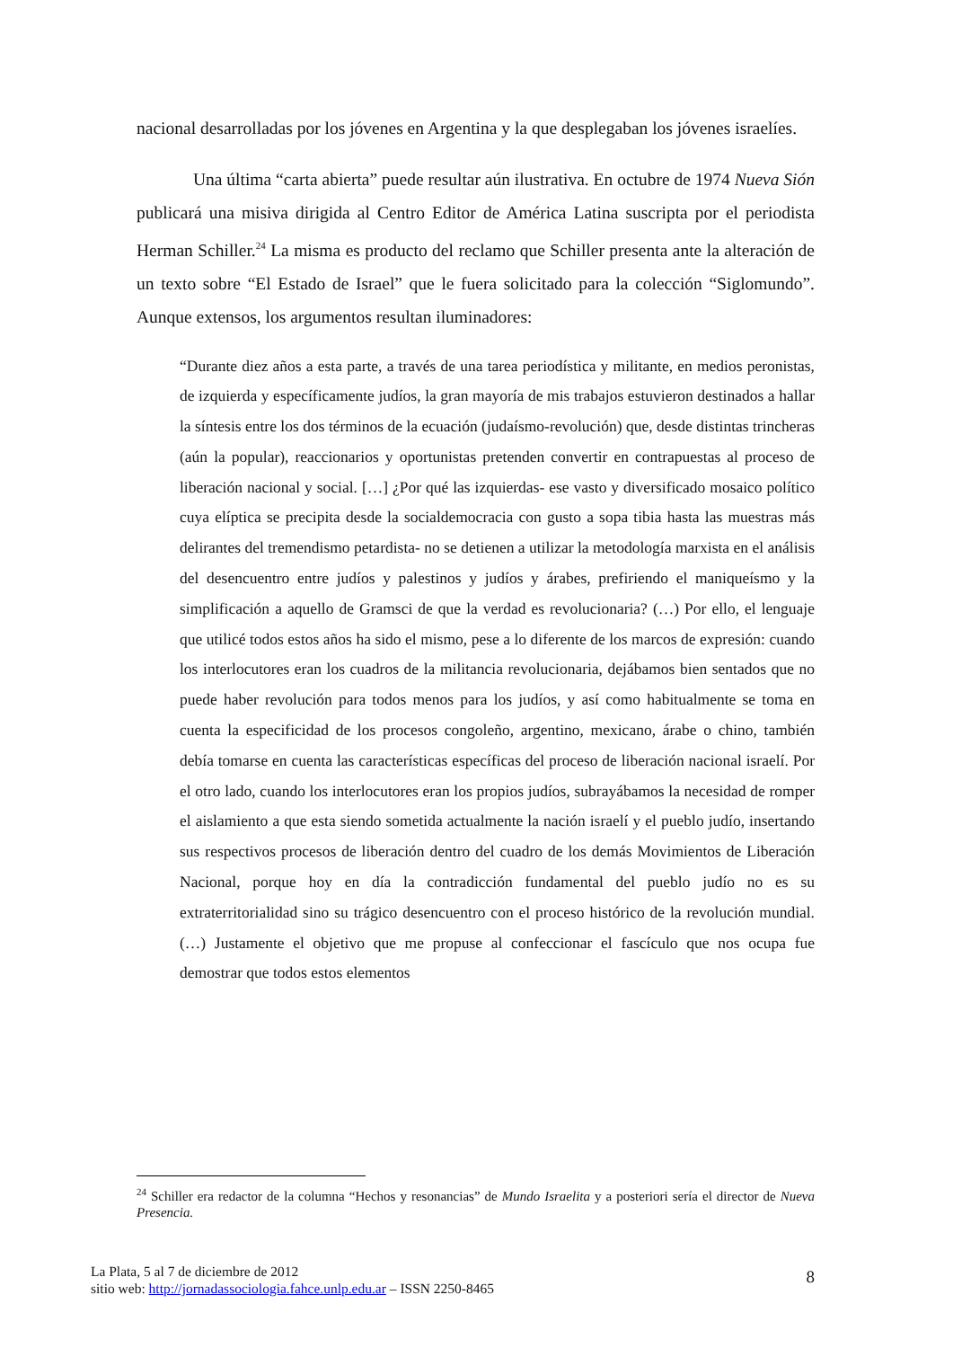nacional desarrolladas por los jóvenes en Argentina y la que desplegaban los jóvenes israelíes.
Una última “carta abierta” puede resultar aún ilustrativa. En octubre de 1974 Nueva Sión publicará una misiva dirigida al Centro Editor de América Latina suscripta por el periodista Herman Schiller.<sup>24</sup> La misma es producto del reclamo que Schiller presenta ante la alteración de un texto sobre “El Estado de Israel” que le fuera solicitado para la colección “Siglomundo”. Aunque extensos, los argumentos resultan iluminadores:
“Durante diez años a esta parte, a través de una tarea periodística y militante, en medios peronistas, de izquierda y específicamente judíos, la gran mayoría de mis trabajos estuvieron destinados a hallar la síntesis entre los dos términos de la ecuación (judaísmo-revolución) que, desde distintas trincheras (aún la popular), reaccionarios y oportunistas pretenden convertir en contrapuestas al proceso de liberación nacional y social. […] ¿Por qué las izquierdas- ese vasto y diversificado mosaico político cuya elíptica se precipita desde la socialdemocracia con gusto a sopa tibia hasta las muestras más delirantes del tremendismo petardista- no se detienen a utilizar la metodología marxista en el análisis del desencuentro entre judíos y palestinos y judíos y árabes, prefiriendo el maniqueísmo y la simplificación a aquello de Gramsci de que la verdad es revolucionaria? (…) Por ello, el lenguaje que utilicé todos estos años ha sido el mismo, pese a lo diferente de los marcos de expresión: cuando los interlocutores eran los cuadros de la militancia revolucionaria, dejábamos bien sentados que no puede haber revolución para todos menos para los judíos, y así como habitualmente se toma en cuenta la especificidad de los procesos congoleño, argentino, mexicano, árabe o chino, también debía tomarse en cuenta las características específicas del proceso de liberación nacional israelí. Por el otro lado, cuando los interlocutores eran los propios judíos, subrayábamos la necesidad de romper el aislamiento a que esta siendo sometida actualmente la nación israelí y el pueblo judío, insertando sus respectivos procesos de liberación dentro del cuadro de los demás Movimientos de Liberación Nacional, porque hoy en día la contradicción fundamental del pueblo judío no es su extraterritorialidad sino su trágico desencuentro con el proceso histórico de la revolución mundial. (…) Justamente el objetivo que me propuse al confeccionar el fascículo que nos ocupa fue demostrar que todos estos elementos
<sup>24</sup> Schiller era redactor de la columna “Hechos y resonancias” de Mundo Israelita y a posteriori sería el director de Nueva Presencia.
La Plata, 5 al 7 de diciembre de 2012
sitio web: http://jornadassociologia.fahce.unlp.edu.ar – ISSN 2250-8465
8